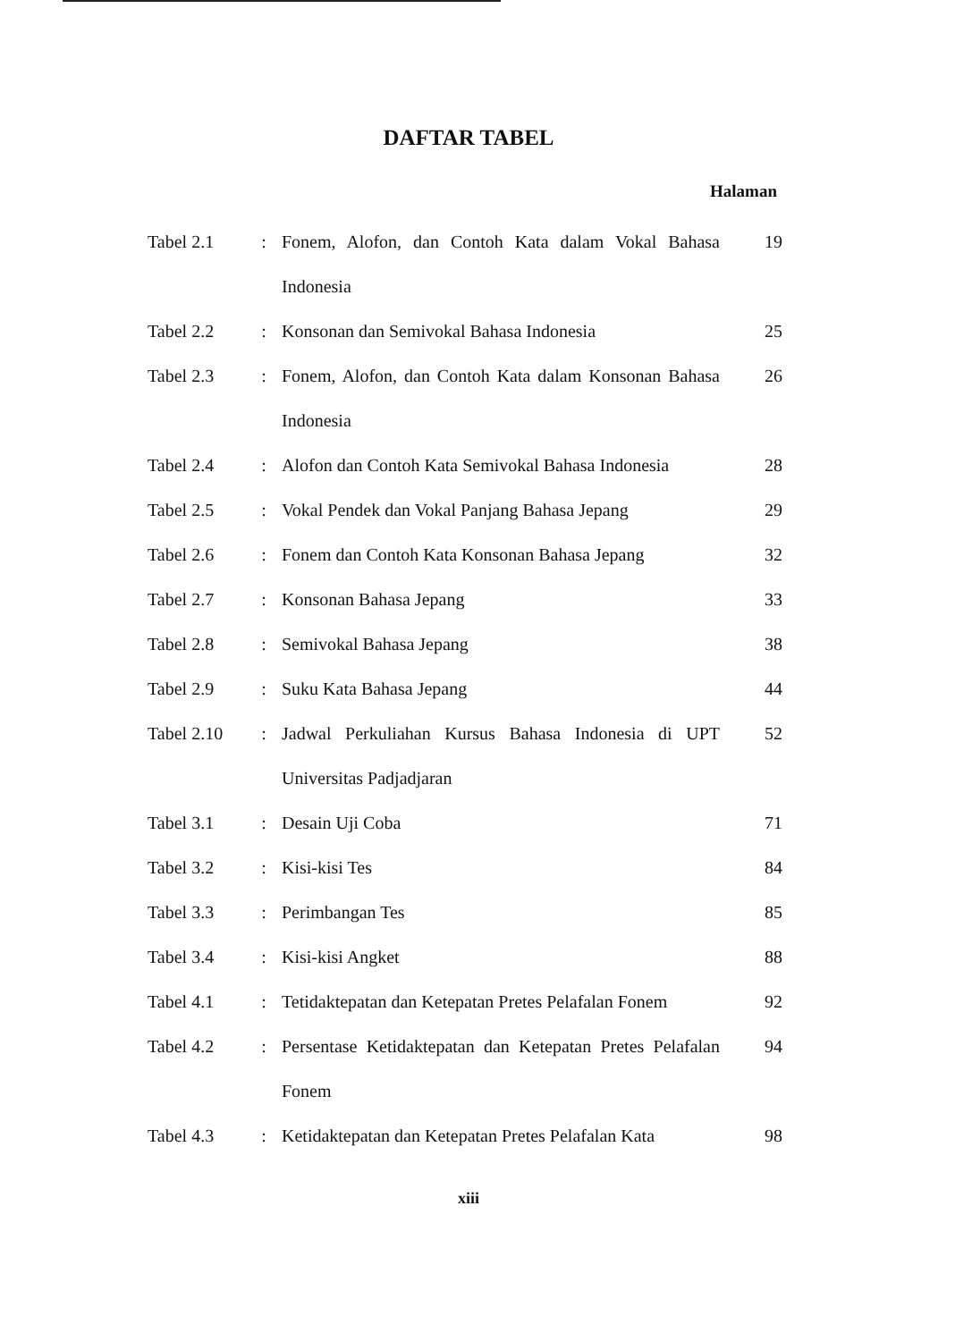DAFTAR TABEL
Halaman
| Tabel 2.1 | : | Fonem, Alofon, dan Contoh Kata dalam Vokal Bahasa Indonesia | 19 |
| Tabel 2.2 | : | Konsonan dan Semivokal Bahasa Indonesia | 25 |
| Tabel 2.3 | : | Fonem, Alofon, dan Contoh Kata dalam Konsonan Bahasa Indonesia | 26 |
| Tabel 2.4 | : | Alofon dan Contoh Kata Semivokal Bahasa Indonesia | 28 |
| Tabel 2.5 | : | Vokal Pendek dan Vokal Panjang Bahasa Jepang | 29 |
| Tabel 2.6 | : | Fonem dan Contoh Kata Konsonan Bahasa Jepang | 32 |
| Tabel 2.7 | : | Konsonan Bahasa Jepang | 33 |
| Tabel 2.8 | : | Semivokal Bahasa Jepang | 38 |
| Tabel 2.9 | : | Suku Kata Bahasa Jepang | 44 |
| Tabel 2.10 | : | Jadwal Perkuliahan Kursus Bahasa Indonesia di UPT Universitas Padjadjaran | 52 |
| Tabel 3.1 | : | Desain Uji Coba | 71 |
| Tabel 3.2 | : | Kisi-kisi Tes | 84 |
| Tabel 3.3 | : | Perimbangan Tes | 85 |
| Tabel 3.4 | : | Kisi-kisi Angket | 88 |
| Tabel 4.1 | : | Tetidaktepatan dan Ketepatan Pretes Pelafalan Fonem | 92 |
| Tabel 4.2 | : | Persentase Ketidaktepatan dan Ketepatan Pretes Pelafalan Fonem | 94 |
| Tabel 4.3 | : | Ketidaktepatan dan Ketepatan Pretes Pelafalan Kata | 98 |
xiii